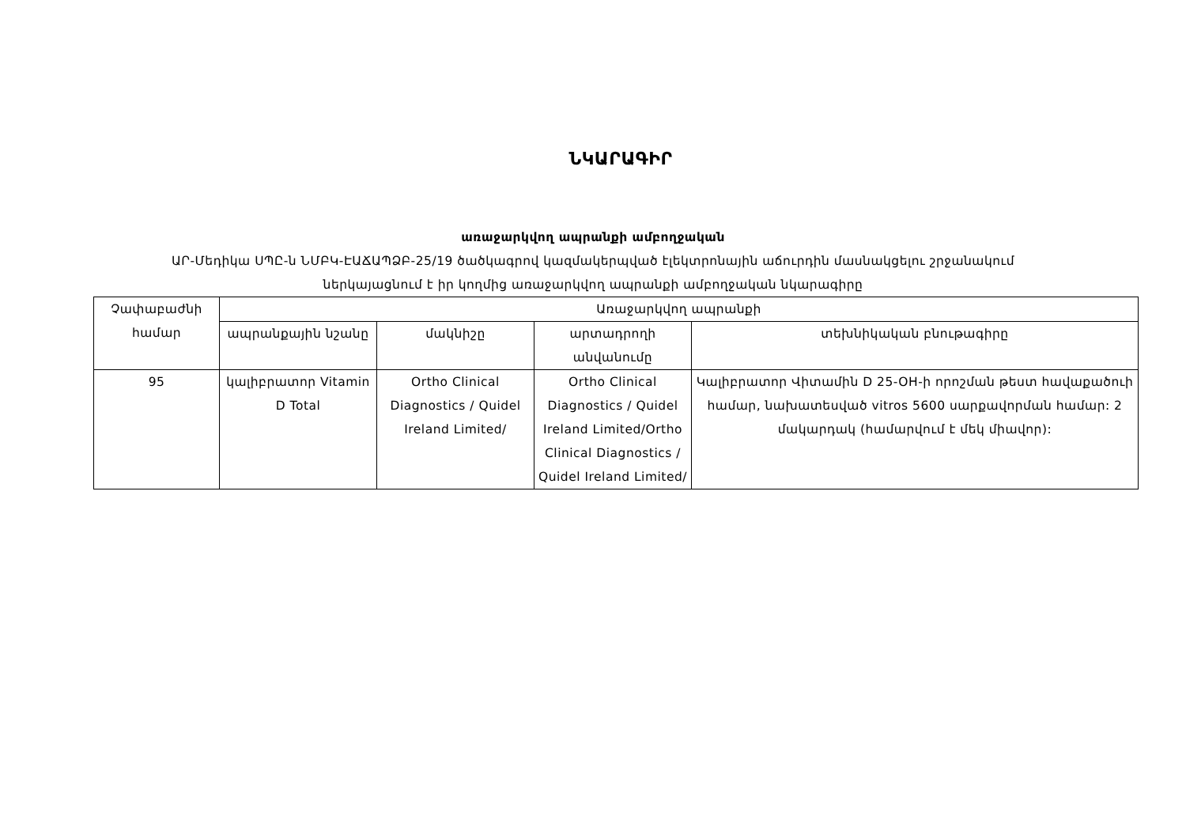ՆԿԱՐԱԳԻՐ
առաջարկվող ապրանքի ամբողջական
ԱՐ-Մեդիկա ՍՊԸ-ն ՆՄԲԿ-ԷԱՃԱՊՁԲ-25/19 ծածկագրով կազմակերպված էլեկտրոնային աճուրդին մասնակցելու շրջանակում
ներկայացնում է իր կողմից առաջարկվող ապրանքի ամբողջական նկարագիրը
| Չափաբաժնի համար | Առաջարկվող ապրանքի | | | |
| | ապրանքային նշանը | մակնիշը | արտադրողի անվանումը | տեխնիկական բնութագիրը |
| 95 | կալիբրատոր Vitamin D Total | Ortho Clinical Diagnostics / Quidel Ireland Limited/ | Ortho Clinical Diagnostics / Quidel Ireland Limited/Ortho Clinical Diagnostics / Quidel Ireland Limited/ | Կալիբրատոր Վիտամին D 25-OH-ի որոշման թեստ հավաքածուի համար, նախատեսված vitros 5600 սարքավորման համար: 2 մակարդակ (համարվում է մեկ միավոր): |